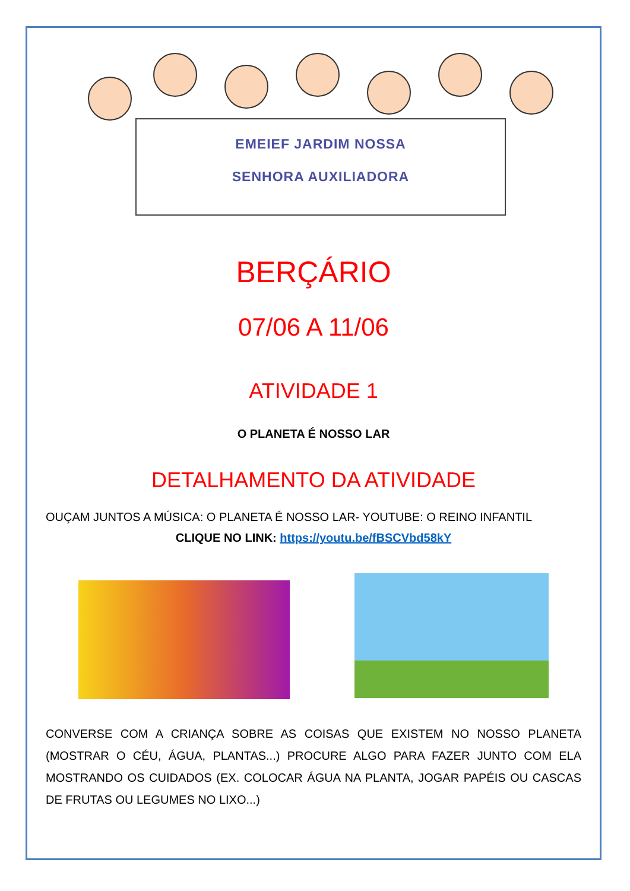EMEIEF JARDIM NOSSA
SENHORA AUXILIADORA
BERÇÁRIO
07/06 A 11/06
ATIVIDADE 1
O PLANETA É NOSSO LAR
DETALHAMENTO DA ATIVIDADE
OUÇAM JUNTOS A MÚSICA: O PLANETA É NOSSO LAR- YOUTUBE: O REINO INFANTIL
CLIQUE NO LINK: https://youtu.be/fBSCVbd58kY
CONVERSE COM A CRIANÇA SOBRE AS COISAS QUE EXISTEM NO NOSSO PLANETA (MOSTRAR O CÉU, ÁGUA, PLANTAS...) PROCURE ALGO PARA FAZER JUNTO COM ELA MOSTRANDO OS CUIDADOS (EX. COLOCAR ÁGUA NA PLANTA, JOGAR PAPÉIS OU CASCAS DE FRUTAS OU LEGUMES NO LIXO...)